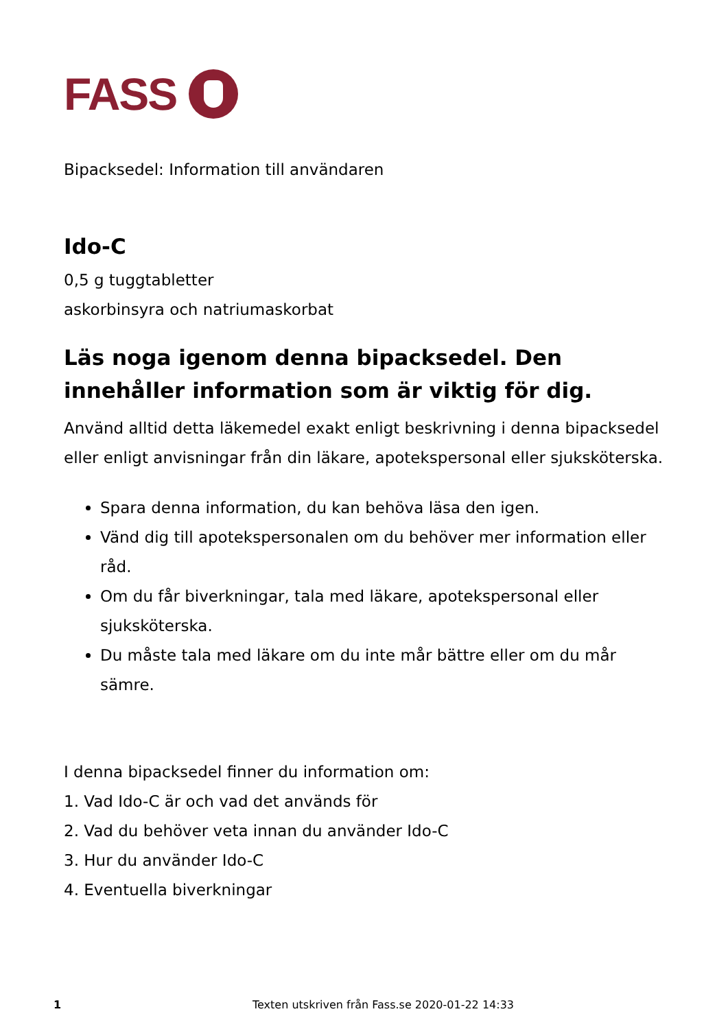FASS
Bipacksedel: Information till användaren
Ido-C
0,5 g tuggtabletter
askorbinsyra och natriumaskorbat
Läs noga igenom denna bipacksedel. Den innehåller information som är viktig för dig.
Använd alltid detta läkemedel exakt enligt beskrivning i denna bipacksedel eller enligt anvisningar från din läkare, apotekspersonal eller sjuksköterska.
Spara denna information, du kan behöva läsa den igen.
Vänd dig till apotekspersonalen om du behöver mer information eller råd.
Om du får biverkningar, tala med läkare, apotekspersonal eller sjuksköterska.
Du måste tala med läkare om du inte mår bättre eller om du mår sämre.
I denna bipacksedel finner du information om:
1. Vad Ido-C är och vad det används för
2. Vad du behöver veta innan du använder Ido-C
3. Hur du använder Ido-C
4. Eventuella biverkningar
1 Texten utskriven från Fass.se 2020-01-22 14:33